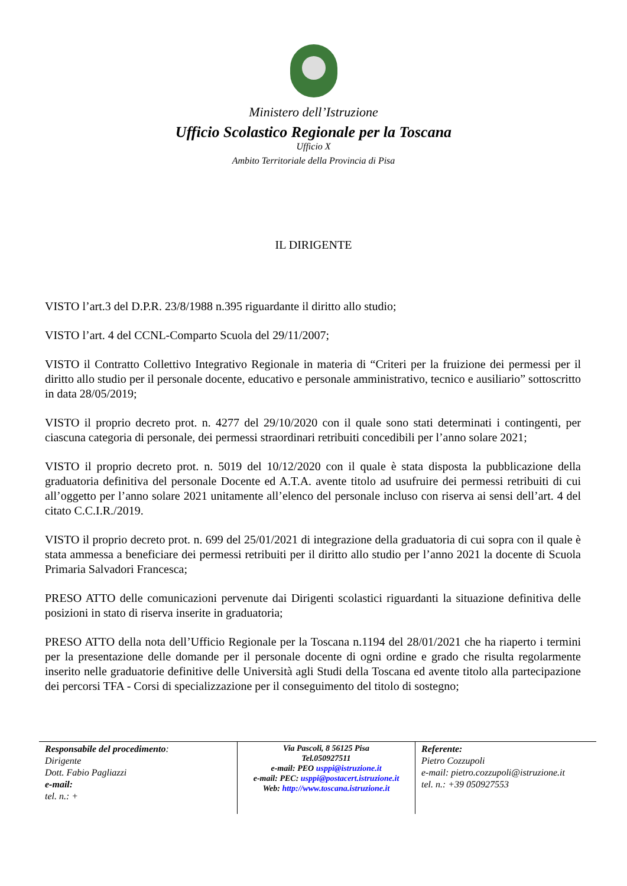Ministero dell’Istruzione
Ufficio Scolastico Regionale per la Toscana
Ufficio X
Ambito Territoriale della Provincia di Pisa
IL DIRIGENTE
VISTO l’art.3 del D.P.R. 23/8/1988 n.395 riguardante il diritto allo studio;
VISTO l’art. 4 del CCNL-Comparto Scuola del 29/11/2007;
VISTO il Contratto Collettivo Integrativo Regionale in materia di “Criteri per la fruizione dei permessi per il diritto allo studio per il personale docente, educativo e personale amministrativo, tecnico e ausiliario” sottoscritto in data 28/05/2019;
VISTO il proprio decreto prot. n. 4277 del 29/10/2020 con il quale sono stati determinati i contingenti, per ciascuna categoria di personale, dei permessi straordinari retribuiti concedibili per l’anno solare 2021;
VISTO il proprio decreto prot. n. 5019 del 10/12/2020 con il quale è stata disposta la pubblicazione della graduatoria definitiva del personale Docente ed A.T.A. avente titolo ad usufruire dei permessi retribuiti di cui all’oggetto per l’anno solare 2021 unitamente all’elenco del personale incluso con riserva ai sensi dell’art. 4 del citato C.C.I.R./2019.
VISTO il proprio decreto prot. n. 699 del 25/01/2021 di integrazione della graduatoria di cui sopra con il quale è stata ammessa a beneficiare dei permessi retribuiti per il diritto allo studio per l’anno 2021 la docente di Scuola Primaria Salvadori Francesca;
PRESO ATTO delle comunicazioni pervenute dai Dirigenti scolastici riguardanti la situazione definitiva delle posizioni in stato di riserva inserite in graduatoria;
PRESO ATTO della nota dell’Ufficio Regionale per la Toscana n.1194 del 28/01/2021 che ha riaperto i termini per la presentazione delle domande per il personale docente di ogni ordine e grado che risulta regolarmente inserito nelle graduatorie definitive delle Università agli Studi della Toscana ed avente titolo alla partecipazione dei percorsi TFA - Corsi di specializzazione per il conseguimento del titolo di sostegno;
Responsabile del procedimento:
Dirigente
Dott. Fabio Pagliazzi
e-mail:
tel. n.: +
Via Pascoli, 8 56125 Pisa
Tel.050927511
e-mail: PEO usppi@istruzione.it
e-mail: PEC: usppi@postacert.istruzione.it
Web: http://www.toscana.istruzione.it
Referente:
Pietro Cozzupoli
e-mail: pietro.cozzupoli@istruzione.it
tel. n.: +39 050927553